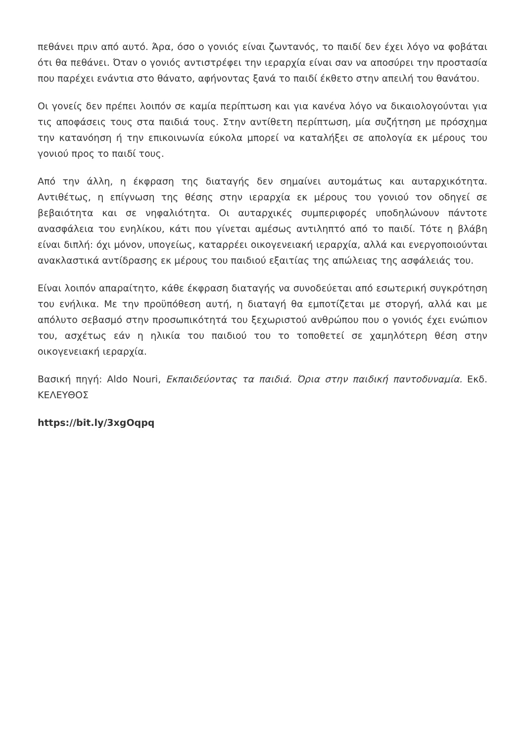πεθάνει πριν από αυτό. Άρα, όσο ο γονιός είναι ζωντανός, το παιδί δεν έχει λόγο να φοβάται ότι θα πεθάνει. Όταν ο γονιός αντιστρέφει την ιεραρχία είναι σαν να αποσύρει την προστασία που παρέχει ενάντια στο θάνατο, αφήνοντας ξανά το παιδί έκθετο στην απειλή του θανάτου.
Οι γονείς δεν πρέπει λοιπόν σε καμία περίπτωση και για κανένα λόγο να δικαιολογούνται για τις αποφάσεις τους στα παιδιά τους. Στην αντίθετη περίπτωση, μία συζήτηση με πρόσχημα την κατανόηση ή την επικοινωνία εύκολα μπορεί να καταλήξει σε απολογία εκ μέρους του γονιού προς το παιδί τους.
Από την άλλη, η έκφραση της διαταγής δεν σημαίνει αυτομάτως και αυταρχικότητα. Αντιθέτως, η επίγνωση της θέσης στην ιεραρχία εκ μέρους του γονιού τον οδηγεί σε βεβαιότητα και σε νηφαλιότητα. Οι αυταρχικές συμπεριφορές υποδηλώνουν πάντοτε ανασφάλεια του ενηλίκου, κάτι που γίνεται αμέσως αντιληπτό από το παιδί. Τότε η βλάβη είναι διπλή: όχι μόνον, υπογείως, καταρρέει οικογενειακή ιεραρχία, αλλά και ενεργοποιούνται ανακλαστικά αντίδρασης εκ μέρους του παιδιού εξαιτίας της απώλειας της ασφάλειάς του.
Είναι λοιπόν απαραίτητο, κάθε έκφραση διαταγής να συνοδεύεται από εσωτερική συγκρότηση του ενήλικα. Με την προϋπόθεση αυτή, η διαταγή θα εμποτίζεται με στοργή, αλλά και με απόλυτο σεβασμό στην προσωπικότητά του ξεχωριστού ανθρώπου που ο γονιός έχει ενώπιον του, ασχέτως εάν η ηλικία του παιδιού του το τοποθετεί σε χαμηλότερη θέση στην οικογενειακή ιεραρχία.
Βασική πηγή: Aldo Nouri, Εκπαιδεύοντας τα παιδιά. Όρια στην παιδική παντοδυναμία. Εκδ. ΚΕΛΕΥΘΟΣ
https://bit.ly/3xgOqpq